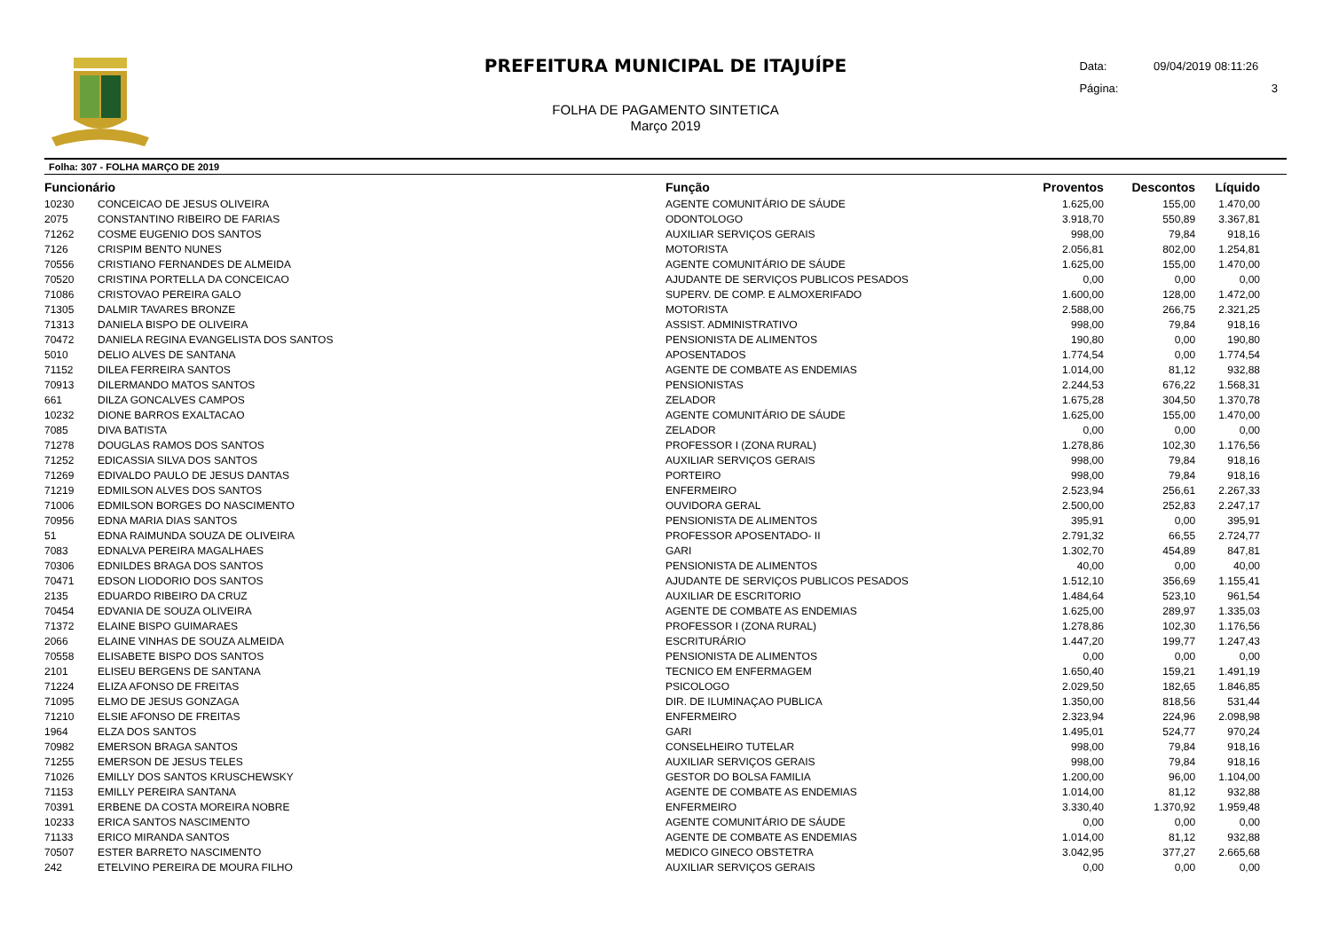PREFEITURA MUNICIPAL DE ITAJUÍPE
FOLHA DE PAGAMENTO SINTETICA
Março 2019
Data: 09/04/2019 08:11:26
Página: 3
Folha: 307 - FOLHA MARÇO DE 2019
| Funcionário | | Função | Proventos | Descontos | Líquido | |
| --- | --- | --- | --- | --- | --- | --- |
| 10230 | CONCEICAO DE JESUS OLIVEIRA | AGENTE COMUNITÁRIO DE SÁUDE | 1.625,00 | 155,00 | 1.470,00 | |
| 2075 | CONSTANTINO RIBEIRO DE FARIAS | ODONTOLOGO | 3.918,70 | 550,89 | 3.367,81 | |
| 71262 | COSME EUGENIO DOS SANTOS | AUXILIAR SERVIÇOS GERAIS | 998,00 | 79,84 | 918,16 | |
| 7126 | CRISPIM BENTO NUNES | MOTORISTA | 2.056,81 | 802,00 | 1.254,81 | |
| 70556 | CRISTIANO FERNANDES DE ALMEIDA | AGENTE COMUNITÁRIO DE SÁUDE | 1.625,00 | 155,00 | 1.470,00 | |
| 70520 | CRISTINA PORTELLA DA CONCEICAO | AJUDANTE DE SERVIÇOS PUBLICOS PESADOS | 0,00 | 0,00 | 0,00 | |
| 71086 | CRISTOVAO PEREIRA GALO | SUPERV. DE COMP. E ALMOXERIFADO | 1.600,00 | 128,00 | 1.472,00 | |
| 71305 | DALMIR TAVARES BRONZE | MOTORISTA | 2.588,00 | 266,75 | 2.321,25 | |
| 71313 | DANIELA BISPO DE OLIVEIRA | ASSIST. ADMINISTRATIVO | 998,00 | 79,84 | 918,16 | |
| 70472 | DANIELA REGINA EVANGELISTA DOS SANTOS | PENSIONISTA DE ALIMENTOS | 190,80 | 0,00 | 190,80 | |
| 5010 | DELIO ALVES DE SANTANA | APOSENTADOS | 1.774,54 | 0,00 | 1.774,54 | |
| 71152 | DILEA FERREIRA SANTOS | AGENTE DE COMBATE AS ENDEMIAS | 1.014,00 | 81,12 | 932,88 | |
| 70913 | DILERMANDO MATOS SANTOS | PENSIONISTAS | 2.244,53 | 676,22 | 1.568,31 | |
| 661 | DILZA GONCALVES CAMPOS | ZELADOR | 1.675,28 | 304,50 | 1.370,78 | |
| 10232 | DIONE BARROS EXALTACAO | AGENTE COMUNITÁRIO DE SÁUDE | 1.625,00 | 155,00 | 1.470,00 | |
| 7085 | DIVA BATISTA | ZELADOR | 0,00 | 0,00 | 0,00 | |
| 71278 | DOUGLAS RAMOS DOS SANTOS | PROFESSOR I (ZONA RURAL) | 1.278,86 | 102,30 | 1.176,56 | |
| 71252 | EDICASSIA SILVA DOS SANTOS | AUXILIAR SERVIÇOS GERAIS | 998,00 | 79,84 | 918,16 | |
| 71269 | EDIVALDO PAULO DE JESUS DANTAS | PORTEIRO | 998,00 | 79,84 | 918,16 | |
| 71219 | EDMILSON ALVES DOS SANTOS | ENFERMEIRO | 2.523,94 | 256,61 | 2.267,33 | |
| 71006 | EDMILSON BORGES DO NASCIMENTO | OUVIDORA GERAL | 2.500,00 | 252,83 | 2.247,17 | |
| 70956 | EDNA MARIA DIAS SANTOS | PENSIONISTA DE ALIMENTOS | 395,91 | 0,00 | 395,91 | |
| 51 | EDNA RAIMUNDA SOUZA DE OLIVEIRA | PROFESSOR APOSENTADO- II | 2.791,32 | 66,55 | 2.724,77 | |
| 7083 | EDNALVA PEREIRA MAGALHAES | GARI | 1.302,70 | 454,89 | 847,81 | |
| 70306 | EDNILDES BRAGA DOS SANTOS | PENSIONISTA DE ALIMENTOS | 40,00 | 0,00 | 40,00 | |
| 70471 | EDSON LIODORIO DOS SANTOS | AJUDANTE DE SERVIÇOS PUBLICOS PESADOS | 1.512,10 | 356,69 | 1.155,41 | |
| 2135 | EDUARDO RIBEIRO DA CRUZ | AUXILIAR DE ESCRITORIO | 1.484,64 | 523,10 | 961,54 | |
| 70454 | EDVANIA DE SOUZA OLIVEIRA | AGENTE DE COMBATE AS ENDEMIAS | 1.625,00 | 289,97 | 1.335,03 | |
| 71372 | ELAINE BISPO GUIMARAES | PROFESSOR I (ZONA RURAL) | 1.278,86 | 102,30 | 1.176,56 | |
| 2066 | ELAINE VINHAS DE SOUZA ALMEIDA | ESCRITURÁRIO | 1.447,20 | 199,77 | 1.247,43 | |
| 70558 | ELISABETE BISPO DOS SANTOS | PENSIONISTA DE ALIMENTOS | 0,00 | 0,00 | 0,00 | |
| 2101 | ELISEU BERGENS DE SANTANA | TECNICO EM ENFERMAGEM | 1.650,40 | 159,21 | 1.491,19 | |
| 71224 | ELIZA AFONSO DE FREITAS | PSICOLOGO | 2.029,50 | 182,65 | 1.846,85 | |
| 71095 | ELMO DE JESUS GONZAGA | DIR. DE ILUMINAÇAO PUBLICA | 1.350,00 | 818,56 | 531,44 | |
| 71210 | ELSIE AFONSO DE FREITAS | ENFERMEIRO | 2.323,94 | 224,96 | 2.098,98 | |
| 1964 | ELZA DOS SANTOS | GARI | 1.495,01 | 524,77 | 970,24 | |
| 70982 | EMERSON BRAGA SANTOS | CONSELHEIRO TUTELAR | 998,00 | 79,84 | 918,16 | |
| 71255 | EMERSON DE JESUS TELES | AUXILIAR SERVIÇOS GERAIS | 998,00 | 79,84 | 918,16 | |
| 71026 | EMILLY DOS SANTOS KRUSCHEWSKY | GESTOR DO BOLSA FAMILIA | 1.200,00 | 96,00 | 1.104,00 | |
| 71153 | EMILLY PEREIRA SANTANA | AGENTE DE COMBATE AS ENDEMIAS | 1.014,00 | 81,12 | 932,88 | |
| 70391 | ERBENE DA COSTA MOREIRA NOBRE | ENFERMEIRO | 3.330,40 | 1.370,92 | 1.959,48 | |
| 10233 | ERICA SANTOS NASCIMENTO | AGENTE COMUNITÁRIO DE SÁUDE | 0,00 | 0,00 | 0,00 | |
| 71133 | ERICO MIRANDA SANTOS | AGENTE DE COMBATE AS ENDEMIAS | 1.014,00 | 81,12 | 932,88 | |
| 70507 | ESTER BARRETO NASCIMENTO | MEDICO GINECO OBSTETRA | 3.042,95 | 377,27 | 2.665,68 | |
| 242 | ETELVINO PEREIRA DE MOURA FILHO | AUXILIAR SERVIÇOS GERAIS | 0,00 | 0,00 | 0,00 | |